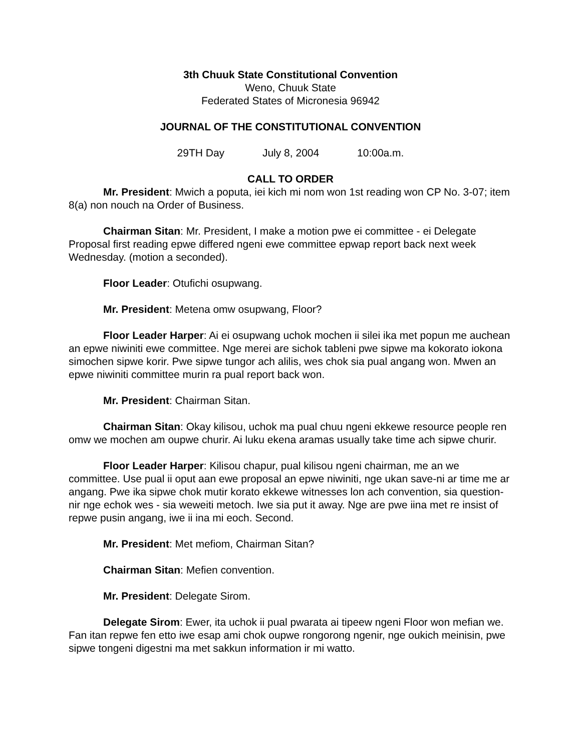3th Chuuk State Constitutional Convention
Weno, Chuuk State
Federated States of Micronesia 96942
JOURNAL OF THE CONSTITUTIONAL CONVENTION
29TH Day July 8, 2004 10:00a.m.
CALL TO ORDER
Mr. President: Mwich a poputa, iei kich mi nom won 1st reading won CP No. 3-07; item 8(a) non nouch na Order of Business.
Chairman Sitan: Mr. President, I make a motion pwe ei committee - ei Delegate Proposal first reading epwe differed ngeni ewe committee epwap report back next week Wednesday. (motion a seconded).
Floor Leader: Otufichi osupwang.
Mr. President: Metena omw osupwang, Floor?
Floor Leader Harper: Ai ei osupwang uchok mochen ii silei ika met popun me auchean an epwe niwiniti ewe committee. Nge merei are sichok tableni pwe sipwe ma kokorato iokona simochen sipwe korir. Pwe sipwe tungor ach alilis, wes chok sia pual angang won. Mwen an epwe niwiniti committee murin ra pual report back won.
Mr. President: Chairman Sitan.
Chairman Sitan: Okay kilisou, uchok ma pual chuu ngeni ekkewe resource people ren omw we mochen am oupwe churir. Ai luku ekena aramas usually take time ach sipwe churir.
Floor Leader Harper: Kilisou chapur, pual kilisou ngeni chairman, me an we committee. Use pual ii oput aan ewe proposal an epwe niwiniti, nge ukan save-ni ar time me ar angang. Pwe ika sipwe chok mutir korato ekkewe witnesses lon ach convention, sia question-nir nge echok wes - sia weweiti metoch. Iwe sia put it away. Nge are pwe iina met re insist of repwe pusin angang, iwe ii ina mi eoch. Second.
Mr. President: Met mefiom, Chairman Sitan?
Chairman Sitan: Mefien convention.
Mr. President: Delegate Sirom.
Delegate Sirom: Ewer, ita uchok ii pual pwarata ai tipeew ngeni Floor won mefian we. Fan itan repwe fen etto iwe esap ami chok oupwe rongorong ngenir, nge oukich meinisin, pwe sipwe tongeni digestni ma met sakkun information ir mi watto.